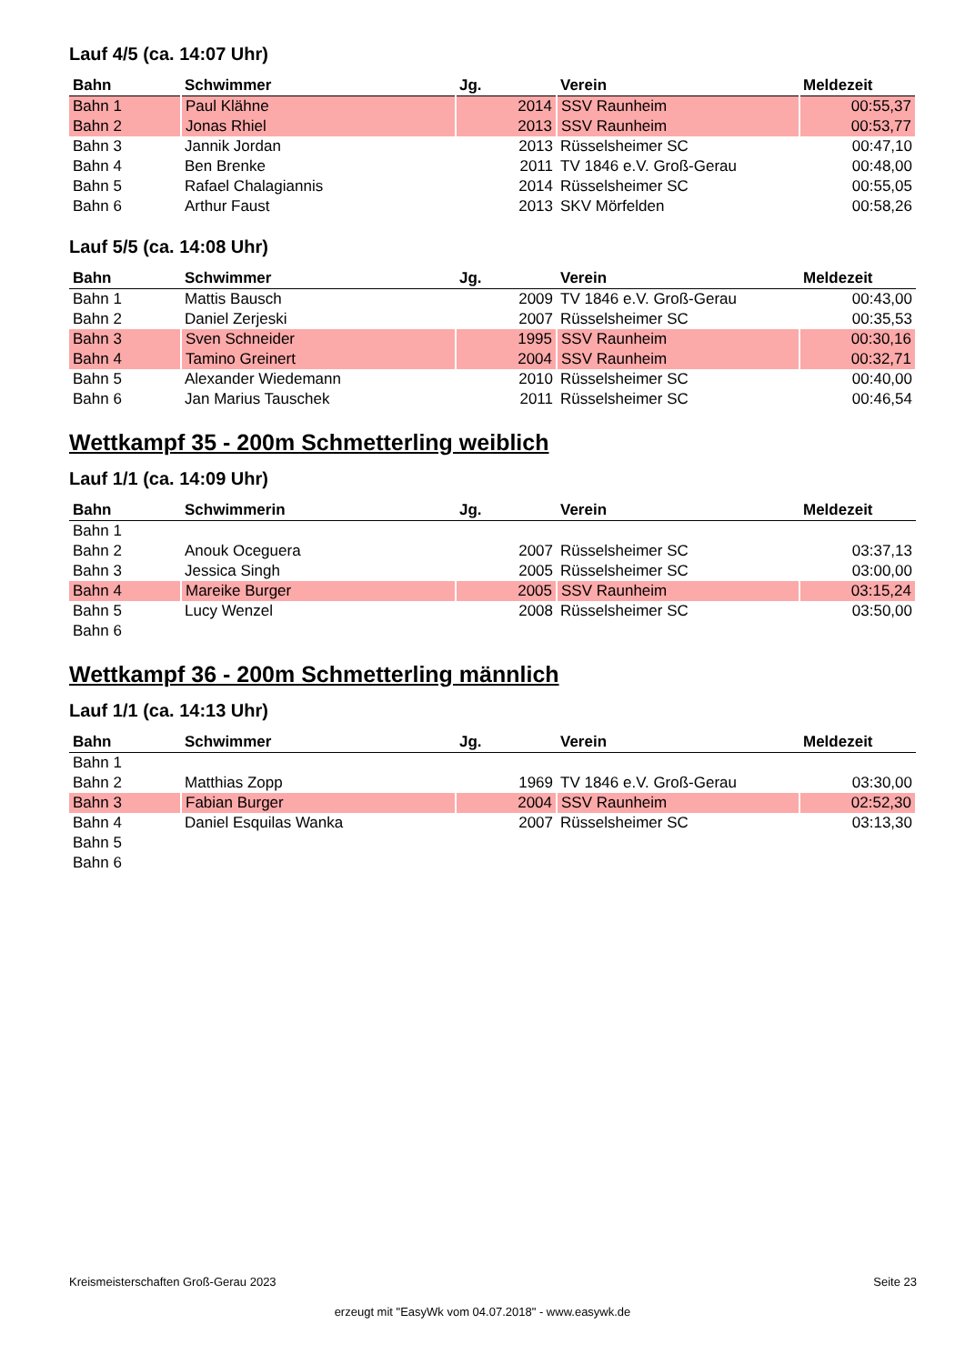Lauf 4/5 (ca. 14:07 Uhr)
| Bahn | Schwimmer | Jg. | Verein | Meldezeit |
| --- | --- | --- | --- | --- |
| Bahn 1 | Paul Klähne | 2014 | SSV Raunheim | 00:55,37 |
| Bahn 2 | Jonas Rhiel | 2013 | SSV Raunheim | 00:53,77 |
| Bahn 3 | Jannik Jordan | 2013 | Rüsselsheimer SC | 00:47,10 |
| Bahn 4 | Ben Brenke | 2011 | TV 1846 e.V. Groß-Gerau | 00:48,00 |
| Bahn 5 | Rafael Chalagiannis | 2014 | Rüsselsheimer SC | 00:55,05 |
| Bahn 6 | Arthur Faust | 2013 | SKV Mörfelden | 00:58,26 |
Lauf 5/5 (ca. 14:08 Uhr)
| Bahn | Schwimmer | Jg. | Verein | Meldezeit |
| --- | --- | --- | --- | --- |
| Bahn 1 | Mattis Bausch | 2009 | TV 1846 e.V. Groß-Gerau | 00:43,00 |
| Bahn 2 | Daniel Zerjeski | 2007 | Rüsselsheimer SC | 00:35,53 |
| Bahn 3 | Sven Schneider | 1995 | SSV Raunheim | 00:30,16 |
| Bahn 4 | Tamino Greinert | 2004 | SSV Raunheim | 00:32,71 |
| Bahn 5 | Alexander Wiedemann | 2010 | Rüsselsheimer SC | 00:40,00 |
| Bahn 6 | Jan Marius Tauschek | 2011 | Rüsselsheimer SC | 00:46,54 |
Wettkampf 35 - 200m Schmetterling weiblich
Lauf 1/1 (ca. 14:09 Uhr)
| Bahn | Schwimmerin | Jg. | Verein | Meldezeit |
| --- | --- | --- | --- | --- |
| Bahn 1 | | | | |
| Bahn 2 | Anouk Oceguera | 2007 | Rüsselsheimer SC | 03:37,13 |
| Bahn 3 | Jessica Singh | 2005 | Rüsselsheimer SC | 03:00,00 |
| Bahn 4 | Mareike Burger | 2005 | SSV Raunheim | 03:15,24 |
| Bahn 5 | Lucy Wenzel | 2008 | Rüsselsheimer SC | 03:50,00 |
| Bahn 6 | | | | |
Wettkampf 36 - 200m Schmetterling männlich
Lauf 1/1 (ca. 14:13 Uhr)
| Bahn | Schwimmer | Jg. | Verein | Meldezeit |
| --- | --- | --- | --- | --- |
| Bahn 1 | | | | |
| Bahn 2 | Matthias Zopp | 1969 | TV 1846 e.V. Groß-Gerau | 03:30,00 |
| Bahn 3 | Fabian Burger | 2004 | SSV Raunheim | 02:52,30 |
| Bahn 4 | Daniel Esquilas Wanka | 2007 | Rüsselsheimer SC | 03:13,30 |
| Bahn 5 | | | | |
| Bahn 6 | | | | |
Kreismeisterschaften Groß-Gerau 2023 Seite 23
erzeugt mit "EasyWk vom 04.07.2018" - www.easywk.de